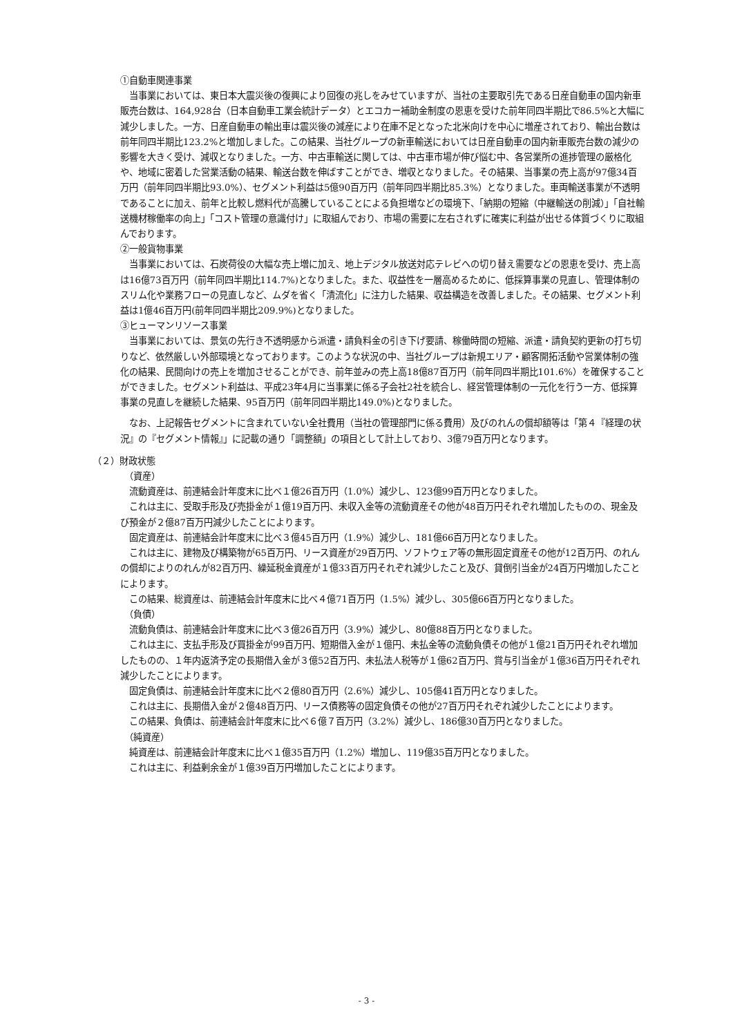①自動車関連事業
当事業においては、東日本大震災後の復興により回復の兆しをみせていますが、当社の主要取引先である日産自動車の国内新車販売台数は、164,928台（日本自動車工業会統計データ）とエコカー補助金制度の恩恵を受けた前年同四半期比で86.5%と大幅に減少しました。一方、日産自動車の輸出車は震災後の減産により在庫不足となった北米向けを中心に増産されており、輸出台数は前年同四半期比123.2%と増加しました。この結果、当社グループの新車輸送においては日産自動車の国内新車販売台数の減少の影響を大きく受け、減収となりました。一方、中古車輸送に関しては、中古車市場が伸び悩む中、各営業所の進捗管理の厳格化や、地域に密着した営業活動の結果、輸送台数を伸ばすことができ、増収となりました。その結果、当事業の売上高が97億34百万円（前年同四半期比93.0%）、セグメント利益は5億90百万円（前年同四半期比85.3%）となりました。車両輸送事業が不透明であることに加え、前年と比較し燃料代が高騰していることによる負担増などの環境下、「納期の短縮（中継輸送の削減）」「自社輸送機材稼働率の向上」「コスト管理の意識付け」に取組んでおり、市場の需要に左右されずに確実に利益が出せる体質づくりに取組んでおります。
②一般貨物事業
当事業においては、石炭荷役の大幅な売上増に加え、地上デジタル放送対応テレビへの切り替え需要などの恩恵を受け、売上高は16億73百万円（前年同四半期比114.7%)となりました。また、収益性を一層高めるために、低採算事業の見直し、管理体制のスリム化や業務フローの見直しなど、ムダを省く「清流化」に注力した結果、収益構造を改善しました。その結果、セグメント利益は1億46百万円(前年同四半期比209.9%)となりました。
③ヒューマンリソース事業
当事業においては、景気の先行き不透明感から派遣・請負料金の引き下げ要請、稼働時間の短縮、派遣・請負契約更新の打ち切りなど、依然厳しい外部環境となっております。このような状況の中、当社グループは新規エリア・顧客開拓活動や営業体制の強化の結果、民間向けの売上を増加させることができ、前年並みの売上高18億87百万円（前年同四半期比101.6%）を確保することができました。セグメント利益は、平成23年4月に当事業に係る子会社2社を統合し、経営管理体制の一元化を行う一方、低採算事業の見直しを継続した結果、95百万円（前年同四半期比149.0%)となりました。
なお、上記報告セグメントに含まれていない全社費用（当社の管理部門に係る費用）及びのれんの償却額等は「第４『経理の状況』の『セグメント情報』」に記載の通り「調整額」の項目として計上しており、3億79百万円となります。
（２）財政状態
（資産）
流動資産は、前連結会計年度末に比べ１億26百万円（1.0%）減少し、123億99百万円となりました。
これは主に、受取手形及び売掛金が１億19百万円、未収入金等の流動資産その他が48百万円それぞれ増加したものの、現金及び預金が２億87百万円減少したことによります。
固定資産は、前連結会計年度末に比べ３億45百万円（1.9%）減少し、181億66百万円となりました。
これは主に、建物及び構築物が65百万円、リース資産が29百万円、ソフトウェア等の無形固定資産その他が12百万円、のれんの償却によりのれんが82百万円、繰延税金資産が１億33百万円それぞれ減少したこと及び、貸倒引当金が24百万円増加したことによります。
この結果、総資産は、前連結会計年度末に比べ４億71百万円（1.5%）減少し、305億66百万円となりました。
（負債）
流動負債は、前連結会計年度末に比べ３億26百万円（3.9%）減少し、80億88百万円となりました。
これは主に、支払手形及び買掛金が99百万円、短期借入金が１億円、未払金等の流動負債その他が１億21百万円それぞれ増加したものの、１年内返済予定の長期借入金が３億52百万円、未払法人税等が１億62百万円、賞与引当金が１億36百万円それぞれ減少したことによります。
固定負債は、前連結会計年度末に比べ２億80百万円（2.6%）減少し、105億41百万円となりました。
これは主に、長期借入金が２億48百万円、リース債務等の固定負債その他が27百万円それぞれ減少したことによります。
この結果、負債は、前連結会計年度末に比べ６億７百万円（3.2%）減少し、186億30百万円となりました。
（純資産）
純資産は、前連結会計年度末に比べ１億35百万円（1.2%）増加し、119億35百万円となりました。
これは主に、利益剰余金が１億39百万円増加したことによります。
- 3 -